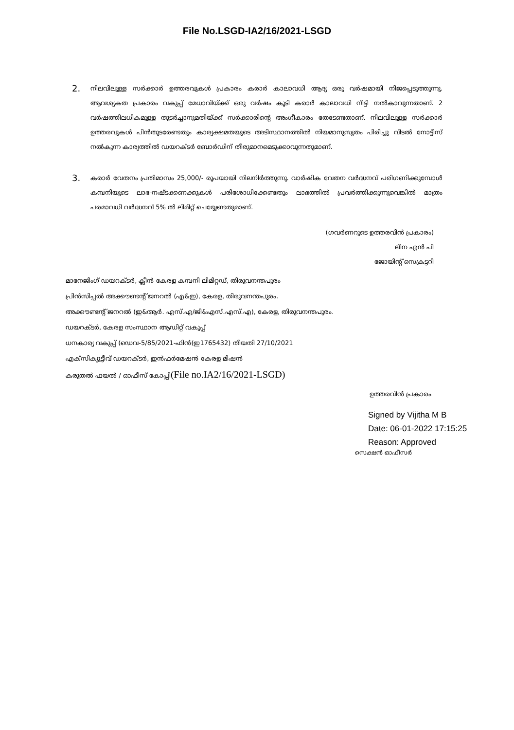File No.LSGD-IA2/16/2021-LSGD
2.
നിലവിലുള്ള സർക്കാർ ഉത്തരവുകൾ പ്രകാരം കരാർ കാലാവധി ആദ്യ ഒരു വർഷമായി നിജപ്പെടുത്തുന്നു. ആവശ്യകത പ്രകാരം വകുപ്പ് മേധാവിയ്ക്ക് ഒരു വർഷം കൂടി കരാർ കാലാവധി നീട്ടി നൽകാവുന്നതാണ്. 2 വർഷത്തിലധികമുള്ള തുടർച്ചാനുമതിയ്ക്ക് സർക്കാരിന്റെ അംഗീകാരം തേടേണ്ടതാണ്. നിലവിലുള്ള സർക്കാർ ഉത്തരവുകൾ പിൻതുടരേണ്ടതും കാര്യക്ഷമതയുടെ അടിസ്ഥാനത്തിൽ നിയമാനുസൃതം പിരിച്ചു വിടൽ നോട്ടീസ് നൽകുന്ന കാര്യത്തിൽ ഡയറക്ടർ ബോർഡിന് തീരുമാനമെടുക്കാവുന്നതുമാണ്.
3.
കരാർ വേതനം പ്രതിമാസം 25,000/- രൂപയായി നിലനിർത്തുന്നു. വാർഷിക വേതന വർദ്ധനവ് പരിഗണിക്കുമ്പോൾ കമ്പനിയുടെ ലാഭ-നഷ്ടക്കണക്കുകൾ പരിശോധിക്കേണ്ടതും ലാഭത്തിൽ പ്രവർത്തിക്കുന്നുവെങ്കിൽ മാത്രം പരമാവധി വർദ്ധനവ് 5% ൽ ലിമിറ്റ് ചെയ്യേണ്ടതുമാണ്.
(ഗവർണറുടെ ഉത്തരവിൻ പ്രകാരം)
ലീന എൻ പി
ജോയിന്റ് സെക്രട്ടറി
മാനേജിംഗ് ഡയറക്ടർ, ക്ലീൻ കേരള കമ്പനി ലിമിറ്റഡ്, തിരുവനന്തപുരം
പ്രിൻസിപ്പൽ അക്കൗണ്ടന്റ് ജനറൽ (എ&ഇ), കേരള, തിരുവനന്തപുരം.
അക്കൗണ്ടന്റ് ജനറൽ (ഇ&ആർ. എസ്.എ/ജി&എസ്.എസ്.എ), കേരള, തിരുവനന്തപുരം.
ഡയറക്ടർ, കേരള സംസ്ഥാന ആഡിറ്റ് വകുപ്പ്
ധനകാര്യ വകുപ്പ് (ഡെവ-5/85/2021-ഫിൻ(ഇ1765432) തീയതി 27/10/2021
എക്സിക്യൂട്ടീവ് ഡയറക്ടർ, ഇൻഫർമേഷൻ കേരള മിഷൻ
കരുതൽ ഫയൽ / ഓഫീസ് കോപ്പി(File no.IA2/16/2021-LSGD)
ഉത്തരവിൻ പ്രകാരം
Signed by Vijitha M B
Date: 06-01-2022 17:15:25
Reason: Approved
സെക്ഷൻ ഓഫീസർ